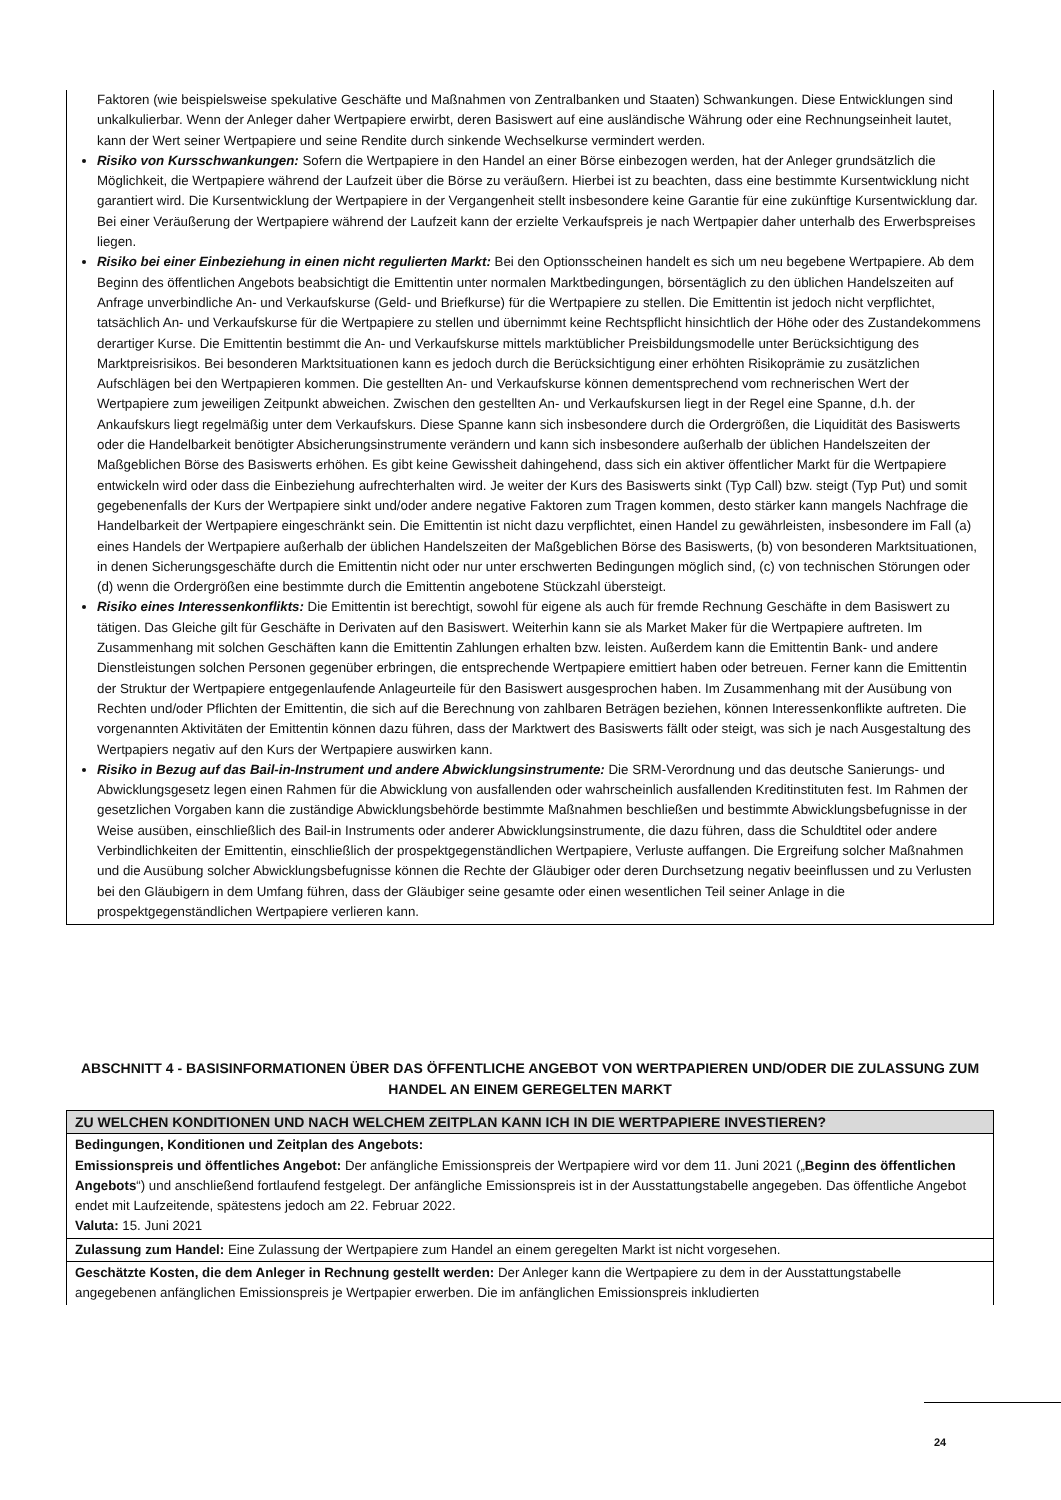Faktoren (wie beispielsweise spekulative Geschäfte und Maßnahmen von Zentralbanken und Staaten) Schwankungen. Diese Entwicklungen sind unkalkulierbar. Wenn der Anleger daher Wertpapiere erwirbt, deren Basiswert auf eine ausländische Währung oder eine Rechnungseinheit lautet, kann der Wert seiner Wertpapiere und seine Rendite durch sinkende Wechselkurse vermindert werden.
Risiko von Kursschwankungen: Sofern die Wertpapiere in den Handel an einer Börse einbezogen werden, hat der Anleger grundsätzlich die Möglichkeit, die Wertpapiere während der Laufzeit über die Börse zu veräußern. Hierbei ist zu beachten, dass eine bestimmte Kursentwicklung nicht garantiert wird. Die Kursentwicklung der Wertpapiere in der Vergangenheit stellt insbesondere keine Garantie für eine zukünftige Kursentwicklung dar. Bei einer Veräußerung der Wertpapiere während der Laufzeit kann der erzielte Verkaufspreis je nach Wertpapier daher unterhalb des Erwerbspreises liegen.
Risiko bei einer Einbeziehung in einen nicht regulierten Markt: Bei den Optionsscheinen handelt es sich um neu begebene Wertpapiere. Ab dem Beginn des öffentlichen Angebots beabsichtigt die Emittentin unter normalen Marktbedingungen, börsentäglich zu den üblichen Handelszeiten auf Anfrage unverbindliche An- und Verkaufskurse (Geld- und Briefkurse) für die Wertpapiere zu stellen. Die Emittentin ist jedoch nicht verpflichtet, tatsächlich An- und Verkaufskurse für die Wertpapiere zu stellen und übernimmt keine Rechtspflicht hinsichtlich der Höhe oder des Zustandekommens derartiger Kurse. Die Emittentin bestimmt die An- und Verkaufskurse mittels marktüblicher Preisbildungsmodelle unter Berücksichtigung des Marktpreisrisikos. Bei besonderen Marktsituationen kann es jedoch durch die Berücksichtigung einer erhöhten Risikoprämie zu zusätzlichen Aufschlägen bei den Wertpapieren kommen. Die gestellten An- und Verkaufskurse können dementsprechend vom rechnerischen Wert der Wertpapiere zum jeweiligen Zeitpunkt abweichen. Zwischen den gestellten An- und Verkaufskursen liegt in der Regel eine Spanne, d.h. der Ankaufskurs liegt regelmäßig unter dem Verkaufskurs. Diese Spanne kann sich insbesondere durch die Ordergrößen, die Liquidität des Basiswerts oder die Handelbarkeit benötigter Absicherungsinstrumente verändern und kann sich insbesondere außerhalb der üblichen Handelszeiten der Maßgeblichen Börse des Basiswerts erhöhen. Es gibt keine Gewissheit dahingehend, dass sich ein aktiver öffentlicher Markt für die Wertpapiere entwickeln wird oder dass die Einbeziehung aufrechterhalten wird. Je weiter der Kurs des Basiswerts sinkt (Typ Call) bzw. steigt (Typ Put) und somit gegebenenfalls der Kurs der Wertpapiere sinkt und/oder andere negative Faktoren zum Tragen kommen, desto stärker kann mangels Nachfrage die Handelbarkeit der Wertpapiere eingeschränkt sein. Die Emittentin ist nicht dazu verpflichtet, einen Handel zu gewährleisten, insbesondere im Fall (a) eines Handels der Wertpapiere außerhalb der üblichen Handelszeiten der Maßgeblichen Börse des Basiswerts, (b) von besonderen Marktsituationen, in denen Sicherungsgeschäfte durch die Emittentin nicht oder nur unter erschwerten Bedingungen möglich sind, (c) von technischen Störungen oder (d) wenn die Ordergrößen eine bestimmte durch die Emittentin angebotene Stückzahl übersteigt.
Risiko eines Interessenkonflikts: Die Emittentin ist berechtigt, sowohl für eigene als auch für fremde Rechnung Geschäfte in dem Basiswert zu tätigen. Das Gleiche gilt für Geschäfte in Derivaten auf den Basiswert. Weiterhin kann sie als Market Maker für die Wertpapiere auftreten. Im Zusammenhang mit solchen Geschäften kann die Emittentin Zahlungen erhalten bzw. leisten. Außerdem kann die Emittentin Bank- und andere Dienstleistungen solchen Personen gegenüber erbringen, die entsprechende Wertpapiere emittiert haben oder betreuen. Ferner kann die Emittentin der Struktur der Wertpapiere entgegenlaufende Anlageurteile für den Basiswert ausgesprochen haben. Im Zusammenhang mit der Ausübung von Rechten und/oder Pflichten der Emittentin, die sich auf die Berechnung von zahlbaren Beträgen beziehen, können Interessenkonflikte auftreten. Die vorgenannten Aktivitäten der Emittentin können dazu führen, dass der Marktwert des Basiswerts fällt oder steigt, was sich je nach Ausgestaltung des Wertpapiers negativ auf den Kurs der Wertpapiere auswirken kann.
Risiko in Bezug auf das Bail-in-Instrument und andere Abwicklungsinstrumente: Die SRM-Verordnung und das deutsche Sanierungs- und Abwicklungsgesetz legen einen Rahmen für die Abwicklung von ausfallenden oder wahrscheinlich ausfallenden Kreditinstituten fest. Im Rahmen der gesetzlichen Vorgaben kann die zuständige Abwicklungsbehörde bestimmte Maßnahmen beschließen und bestimmte Abwicklungsbefugnisse in der Weise ausüben, einschließlich des Bail-in Instruments oder anderer Abwicklungsinstrumente, die dazu führen, dass die Schuldtitel oder andere Verbindlichkeiten der Emittentin, einschließlich der prospektgegenständlichen Wertpapiere, Verluste auffangen. Die Ergreifung solcher Maßnahmen und die Ausübung solcher Abwicklungsbefugnisse können die Rechte der Gläubiger oder deren Durchsetzung negativ beeinflussen und zu Verlusten bei den Gläubigern in dem Umfang führen, dass der Gläubiger seine gesamte oder einen wesentlichen Teil seiner Anlage in die prospektgegenständlichen Wertpapiere verlieren kann.
ABSCHNITT 4 - BASISINFORMATIONEN ÜBER DAS ÖFFENTLICHE ANGEBOT VON WERTPAPIEREN UND/ODER DIE ZULASSUNG ZUM HANDEL AN EINEM GEREGELTEN MARKT
| ZU WELCHEN KONDITIONEN UND NACH WELCHEM ZEITPLAN KANN ICH IN DIE WERTPAPIERE INVESTIEREN? |
| --- |
| Bedingungen, Konditionen und Zeitplan des Angebots: Emissionspreis und öffentliches Angebot: Der anfängliche Emissionspreis der Wertpapiere wird vor dem 11. Juni 2021 („ Beginn des öffentlichen Angebots “) und anschließend fortlaufend festgelegt. Der anfängliche Emissionspreis ist in der Ausstattungstabelle angegeben. Das öffentliche Angebot endet mit Laufzeitende, spätestens jedoch am 22. Februar 2022. Valuta: 15. Juni 2021 |
| Zulassung zum Handel: Eine Zulassung der Wertpapiere zum Handel an einem geregelten Markt ist nicht vorgesehen. |
| Geschätzte Kosten, die dem Anleger in Rechnung gestellt werden: Der Anleger kann die Wertpapiere zu dem in der Ausstattungstabelle angegebenen anfänglichen Emissionspreis je Wertpapier erwerben. Die im anfänglichen Emissionspreis inkludierten |
24